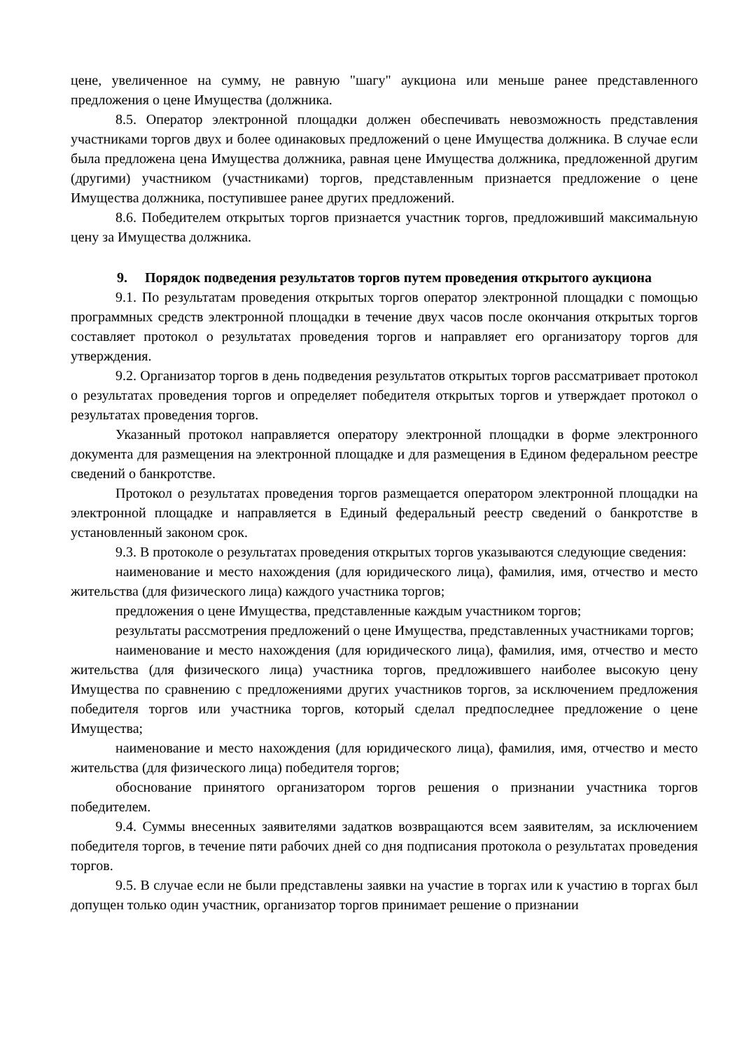цене, увеличенное на сумму, не равную "шагу" аукциона или меньше ранее представленного предложения о цене Имущества (должника.
8.5. Оператор электронной площадки должен обеспечивать невозможность представления участниками торгов двух и более одинаковых предложений о цене Имущества должника. В случае если была предложена цена Имущества должника, равная цене Имущества должника, предложенной другим (другими) участником (участниками) торгов, представленным признается предложение о цене Имущества должника, поступившее ранее других предложений.
8.6. Победителем открытых торгов признается участник торгов, предложивший максимальную цену за Имущества должника.
9. Порядок подведения результатов торгов путем проведения открытого аукциона
9.1. По результатам проведения открытых торгов оператор электронной площадки с помощью программных средств электронной площадки в течение двух часов после окончания открытых торгов составляет протокол о результатах проведения торгов и направляет его организатору торгов для утверждения.
9.2. Организатор торгов в день подведения результатов открытых торгов рассматривает протокол о результатах проведения торгов и определяет победителя открытых торгов и утверждает протокол о результатах проведения торгов.
Указанный протокол направляется оператору электронной площадки в форме электронного документа для размещения на электронной площадке и для размещения в Едином федеральном реестре сведений о банкротстве.
Протокол о результатах проведения торгов размещается оператором электронной площадки на электронной площадке и направляется в Единый федеральный реестр сведений о банкротстве в установленный законом срок.
9.3. В протоколе о результатах проведения открытых торгов указываются следующие сведения:
наименование и место нахождения (для юридического лица), фамилия, имя, отчество и место жительства (для физического лица) каждого участника торгов;
предложения о цене Имущества, представленные каждым участником торгов;
результаты рассмотрения предложений о цене Имущества, представленных участниками торгов;
наименование и место нахождения (для юридического лица), фамилия, имя, отчество и место жительства (для физического лица) участника торгов, предложившего наиболее высокую цену Имущества по сравнению с предложениями других участников торгов, за исключением предложения победителя торгов или участника торгов, который сделал предпоследнее предложение о цене Имущества;
наименование и место нахождения (для юридического лица), фамилия, имя, отчество и место жительства (для физического лица) победителя торгов;
обоснование принятого организатором торгов решения о признании участника торгов победителем.
9.4. Суммы внесенных заявителями задатков возвращаются всем заявителям, за исключением победителя торгов, в течение пяти рабочих дней со дня подписания протокола о результатах проведения торгов.
9.5. В случае если не были представлены заявки на участие в торгах или к участию в торгах был допущен только один участник, организатор торгов принимает решение о признании